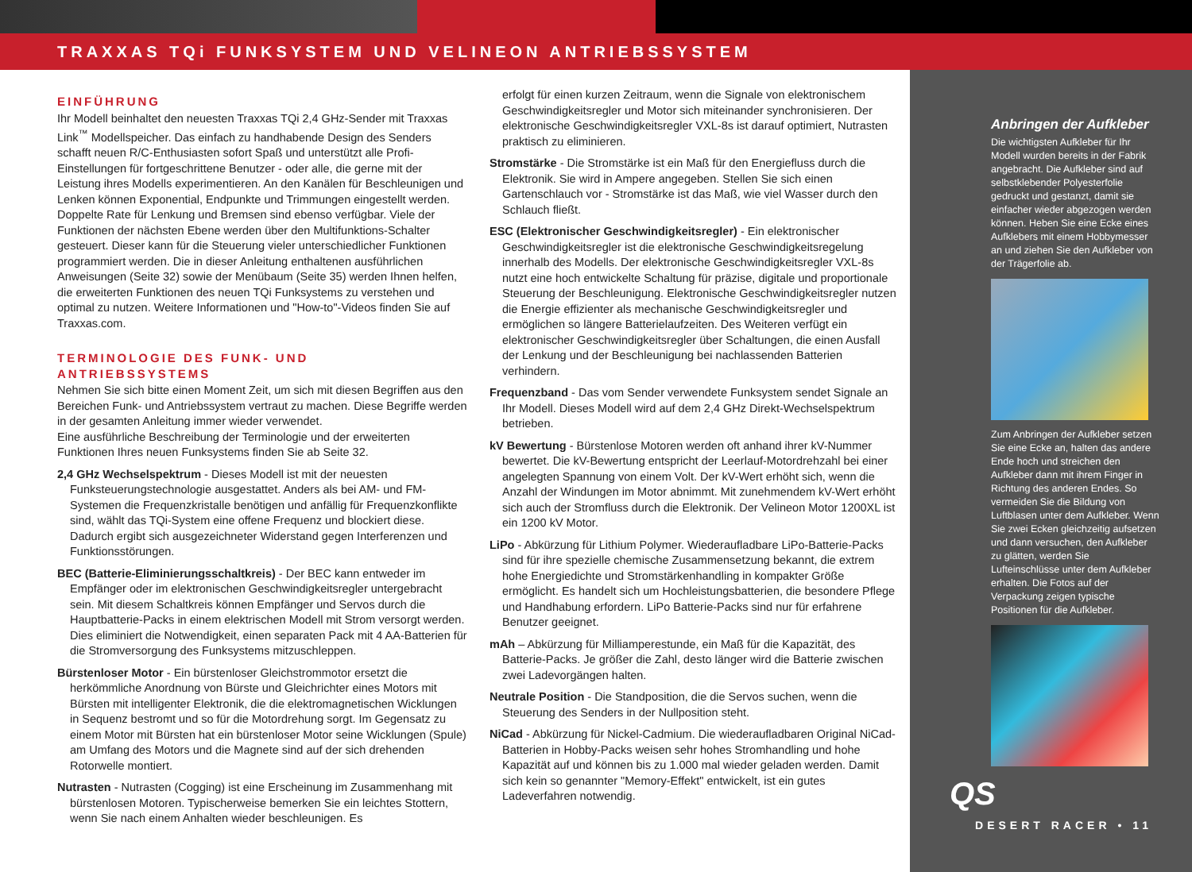TRAXXAS TQi FUNKSYSTEM UND VELINEON ANTRIEBSSYSTEM
EINFÜHRUNG
Ihr Modell beinhaltet den neuesten Traxxas TQi 2,4 GHz-Sender mit Traxxas Link<sup>™</sup> Modellspeicher. Das einfach zu handhabende Design des Senders schafft neuen R/C-Enthusiasten sofort Spaß und unterstützt alle Profi-Einstellungen für fortgeschrittene Benutzer - oder alle, die gerne mit der Leistung ihres Modells experimentieren. An den Kanälen für Beschleunigen und Lenken können Exponential, Endpunkte und Trimmungen eingestellt werden. Doppelte Rate für Lenkung und Bremsen sind ebenso verfügbar. Viele der Funktionen der nächsten Ebene werden über den Multifunktions-Schalter gesteuert. Dieser kann für die Steuerung vieler unterschiedlicher Funktionen programmiert werden. Die in dieser Anleitung enthaltenen ausführlichen Anweisungen (Seite 32) sowie der Menübaum (Seite 35) werden Ihnen helfen, die erweiterten Funktionen des neuen TQi Funksystems zu verstehen und optimal zu nutzen. Weitere Informationen und "How-to"-Videos finden Sie auf Traxxas.com.
TERMINOLOGIE DES FUNK- UND ANTRIEBSSYSTEMS
Nehmen Sie sich bitte einen Moment Zeit, um sich mit diesen Begriffen aus den Bereichen Funk- und Antriebssystem vertraut zu machen. Diese Begriffe werden in der gesamten Anleitung immer wieder verwendet.
Eine ausführliche Beschreibung der Terminologie und der erweiterten Funktionen Ihres neuen Funksystems finden Sie ab Seite 32.
2,4 GHz Wechselspektrum - Dieses Modell ist mit der neuesten Funksteuerungstechnologie ausgestattet. Anders als bei AM- und FM-Systemen die Frequenzkristalle benötigen und anfällig für Frequenzkonflikte sind, wählt das TQi-System eine offene Frequenz und blockiert diese. Dadurch ergibt sich ausgezeichneter Widerstand gegen Interferenzen und Funktionsstörungen.
BEC (Batterie-Eliminierungsschaltkreis) - Der BEC kann entweder im Empfänger oder im elektronischen Geschwindigkeitsregler untergebracht sein. Mit diesem Schaltkreis können Empfänger und Servos durch die Hauptbatterie-Packs in einem elektrischen Modell mit Strom versorgt werden. Dies eliminiert die Notwendigkeit, einen separaten Pack mit 4 AA-Batterien für die Stromversorgung des Funksystems mitzuschleppen.
Bürstenloser Motor - Ein bürstenloser Gleichstrommotor ersetzt die herkömmliche Anordnung von Bürste und Gleichrichter eines Motors mit Bürsten mit intelligenter Elektronik, die die elektromagnetischen Wicklungen in Sequenz bestromt und so für die Motordrehung sorgt. Im Gegensatz zu einem Motor mit Bürsten hat ein bürstenloser Motor seine Wicklungen (Spule) am Umfang des Motors und die Magnete sind auf der sich drehenden Rotorwelle montiert.
Nutrasten - Nutrasten (Cogging) ist eine Erscheinung im Zusammenhang mit bürstenlosen Motoren. Typischerweise bemerken Sie ein leichtes Stottern, wenn Sie nach einem Anhalten wieder beschleunigen. Es
erfolgt für einen kurzen Zeitraum, wenn die Signale von elektronischem Geschwindigkeitsregler und Motor sich miteinander synchronisieren. Der elektronische Geschwindigkeitsregler VXL-8s ist darauf optimiert, Nutrasten praktisch zu eliminieren.
Stromstärke - Die Stromstärke ist ein Maß für den Energiefluss durch die Elektronik. Sie wird in Ampere angegeben. Stellen Sie sich einen Gartenschlauch vor - Stromstärke ist das Maß, wie viel Wasser durch den Schlauch fließt.
ESC (Elektronischer Geschwindigkeitsregler) - Ein elektronischer Geschwindigkeitsregler ist die elektronische Geschwindigkeitsregelung innerhalb des Modells. Der elektronische Geschwindigkeitsregler VXL-8s nutzt eine hoch entwickelte Schaltung für präzise, digitale und proportionale Steuerung der Beschleunigung. Elektronische Geschwindigkeitsregler nutzen die Energie effizienter als mechanische Geschwindigkeitsregler und ermöglichen so längere Batterielaufzeiten. Des Weiteren verfügt ein elektronischer Geschwindigkeitsregler über Schaltungen, die einen Ausfall der Lenkung und der Beschleunigung bei nachlassenden Batterien verhindern.
Frequenzband - Das vom Sender verwendete Funksystem sendet Signale an Ihr Modell. Dieses Modell wird auf dem 2,4 GHz Direkt-Wechselspektrum betrieben.
kV Bewertung - Bürstenlose Motoren werden oft anhand ihrer kV-Nummer bewertet. Die kV-Bewertung entspricht der Leerlauf-Motordrehzahl bei einer angelegten Spannung von einem Volt. Der kV-Wert erhöht sich, wenn die Anzahl der Windungen im Motor abnimmt. Mit zunehmendem kV-Wert erhöht sich auch der Stromfluss durch die Elektronik. Der Velineon Motor 1200XL ist ein 1200 kV Motor.
LiPo - Abkürzung für Lithium Polymer. Wiederaufladbare LiPo-Batterie-Packs sind für ihre spezielle chemische Zusammensetzung bekannt, die extrem hohe Energiedichte und Stromstärkenhandling in kompakter Größe ermöglicht. Es handelt sich um Hochleistungsbatterien, die besondere Pflege und Handhabung erfordern. LiPo Batterie-Packs sind nur für erfahrene Benutzer geeignet.
mAh – Abkürzung für Milliamperestunde, ein Maß für die Kapazität, des Batterie-Packs. Je größer die Zahl, desto länger wird die Batterie zwischen zwei Ladevorgängen halten.
Neutrale Position - Die Standposition, die die Servos suchen, wenn die Steuerung des Senders in der Nullposition steht.
NiCad - Abkürzung für Nickel-Cadmium. Die wiederaufladbaren Original NiCad-Batterien in Hobby-Packs weisen sehr hohes Stromhandling und hohe Kapazität auf und können bis zu 1.000 mal wieder geladen werden. Damit sich kein so genannter "Memory-Effekt" entwickelt, ist ein gutes Ladeverfahren notwendig.
Anbringen der Aufkleber
Die wichtigsten Aufkleber für Ihr Modell wurden bereits in der Fabrik angebracht. Die Aufkleber sind auf selbstklebender Polyesterfolie gedruckt und gestanzt, damit sie einfacher wieder abgezogen werden können. Heben Sie eine Ecke eines Aufklebers mit einem Hobbymesser an und ziehen Sie den Aufkleber von der Trägerfolie ab.
Zum Anbringen der Aufkleber setzen Sie eine Ecke an, halten das andere Ende hoch und streichen den Aufkleber dann mit ihrem Finger in Richtung des anderen Endes. So vermeiden Sie die Bildung von Luftblasen unter dem Aufkleber. Wenn Sie zwei Ecken gleichzeitig aufsetzen und dann versuchen, den Aufkleber zu glätten, werden Sie Lufteinschlüsse unter dem Aufkleber erhalten. Die Fotos auf der Verpackung zeigen typische Positionen für die Aufkleber.
QS
DESERT RACER • 11